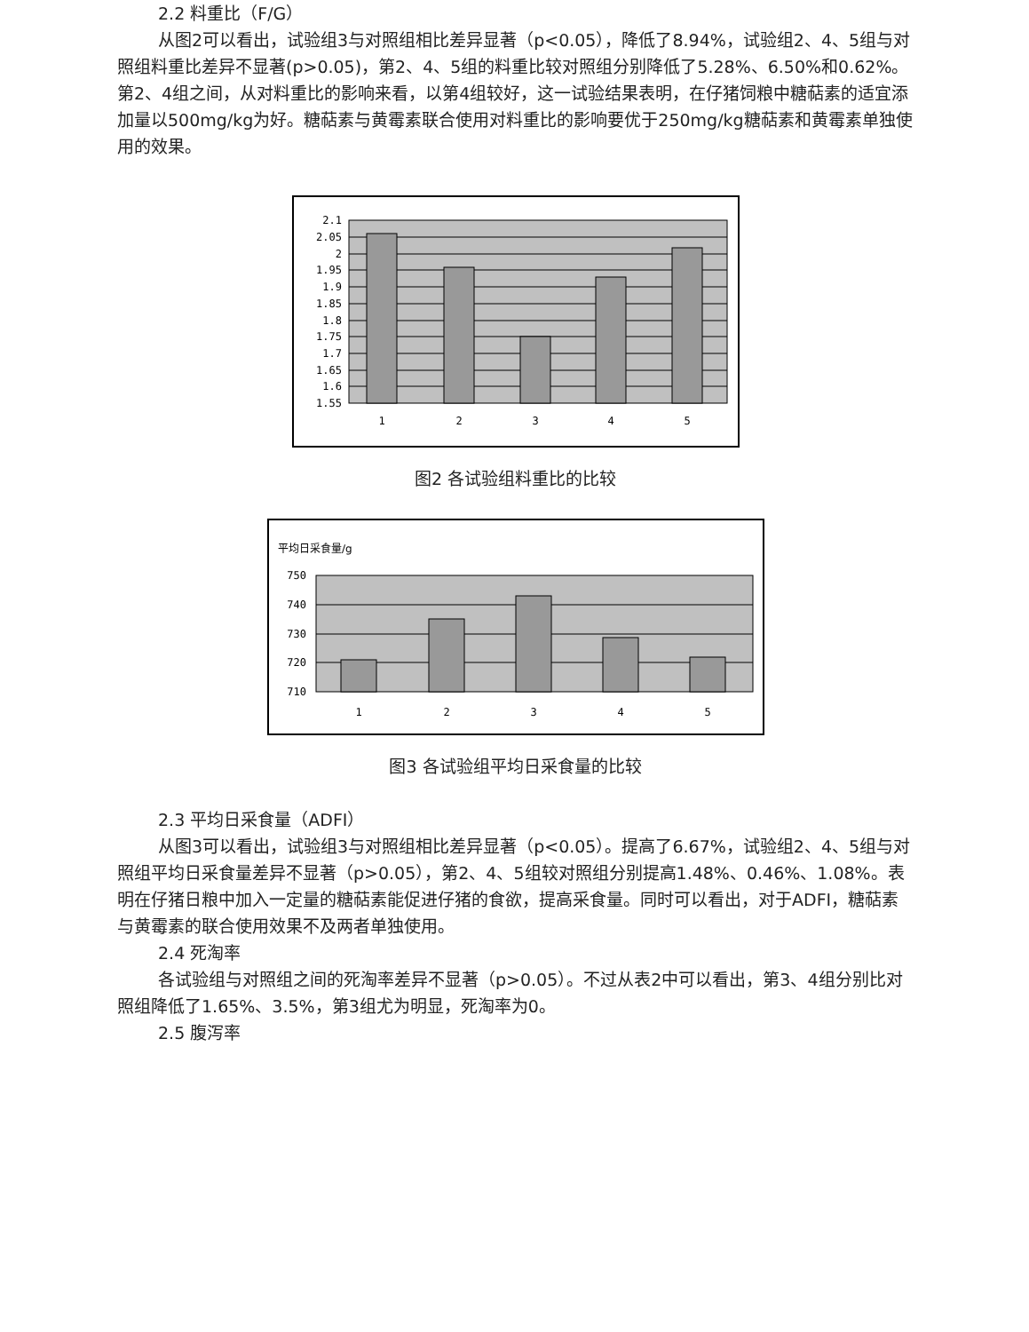2.2 料重比（F/G）
从图2可以看出，试验组3与对照组相比差异显著（p<0.05），降低了8.94%，试验组2、4、5组与对照组料重比差异不显著(p>0.05)，第2、4、5组的料重比较对照组分别降低了5.28%、6.50%和0.62%。第2、4组之间，从对料重比的影响来看，以第4组较好，这一试验结果表明，在仔猪饲粮中糖萜素的适宜添加量以500mg/kg为好。糖萜素与黄霉素联合使用对料重比的影响要优于250mg/kg糖萜素和黄霉素单独使用的效果。
2.1
2.05
2
1.95
1.9
1.85
1.8
1.75
1.7
1.65
1.6
1.55
1
2
3
4
5
图2 各试验组料重比的比较
平均日采食量/g
750
740
730
720
710
1
2
3
4
5
图3 各试验组平均日采食量的比较
2.3 平均日采食量（ADFI）
从图3可以看出，试验组3与对照组相比差异显著（p<0.05）。提高了6.67%，试验组2、4、5组与对照组平均日采食量差异不显著（p>0.05），第2、4、5组较对照组分别提高1.48%、0.46%、1.08%。表明在仔猪日粮中加入一定量的糖萜素能促进仔猪的食欲，提高采食量。同时可以看出，对于ADFI，糖萜素与黄霉素的联合使用效果不及两者单独使用。
2.4 死淘率
各试验组与对照组之间的死淘率差异不显著（p>0.05）。不过从表2中可以看出，第3、4组分别比对照组降低了1.65%、3.5%，第3组尤为明显，死淘率为0。
2.5 腹泻率